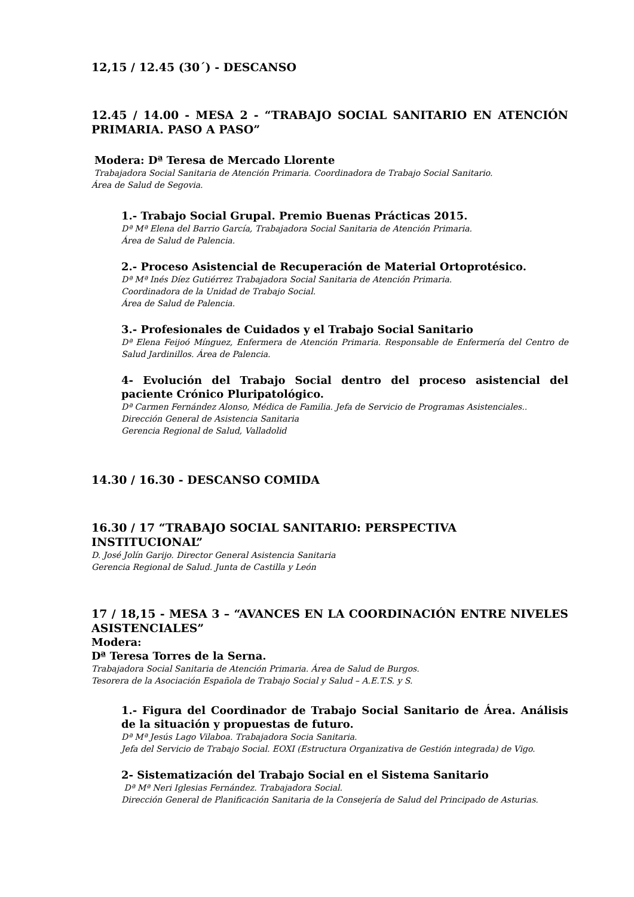12,15 / 12.45 (30´) - DESCANSO
12.45 / 14.00 - MESA 2 - “TRABAJO SOCIAL SANITARIO EN ATENCIÓN PRIMARIA. PASO A PASO”
Modera: Dª Teresa de Mercado Llorente
Trabajadora Social Sanitaria de Atención Primaria. Coordinadora de Trabajo Social Sanitario.
Área de Salud de Segovia.
1.- Trabajo Social Grupal. Premio Buenas Prácticas 2015.
Dª Mª Elena del Barrio García, Trabajadora Social Sanitaria de Atención Primaria.
Área de Salud de Palencia.
2.- Proceso Asistencial de Recuperación de Material Ortoprotésico.
Dª Mª Inés Díez Gutiérrez Trabajadora Social Sanitaria de Atención Primaria.
Coordinadora de la Unidad de Trabajo Social.
Área de Salud de Palencia.
3.- Profesionales de Cuidados y el Trabajo Social Sanitario
Dª Elena Feijoó Mínguez, Enfermera de Atención Primaria. Responsable de Enfermería del Centro de Salud Jardinillos. Área de Palencia.
4- Evolución del Trabajo Social dentro del proceso asistencial del paciente Crónico Pluripatológico.
Dª Carmen Fernández Alonso, Médica de Familia. Jefa de Servicio de Programas Asistenciales..
Dirección General de Asistencia Sanitaria
Gerencia Regional de Salud, Valladolid
14.30 / 16.30 - DESCANSO COMIDA
16.30 / 17 “TRABAJO SOCIAL SANITARIO: PERSPECTIVA INSTITUCIONAL”
D. José Jolín Garijo. Director General Asistencia Sanitaria
Gerencia Regional de Salud. Junta de Castilla y León
17 / 18,15 - MESA 3 – “AVANCES EN LA COORDINACIÓN ENTRE NIVELES ASISTENCIALES”
Modera:
Dª Teresa Torres de la Serna.
Trabajadora Social Sanitaria de Atención Primaria. Área de Salud de Burgos.
Tesorera de la Asociación Española de Trabajo Social y Salud – A.E.T.S. y S.
1.- Figura del Coordinador de Trabajo Social Sanitario de Área. Análisis de la situación y propuestas de futuro.
Dª Mª Jesús Lago Vilaboa. Trabajadora Socia Sanitaria.
Jefa del Servicio de Trabajo Social. EOXI (Estructura Organizativa de Gestión integrada) de Vigo.
2- Sistematización del Trabajo Social en el Sistema Sanitario
Dª Mª Neri Iglesias Fernández. Trabajadora Social.
Dirección General de Planificación Sanitaria de la Consejería de Salud del Principado de Asturias.